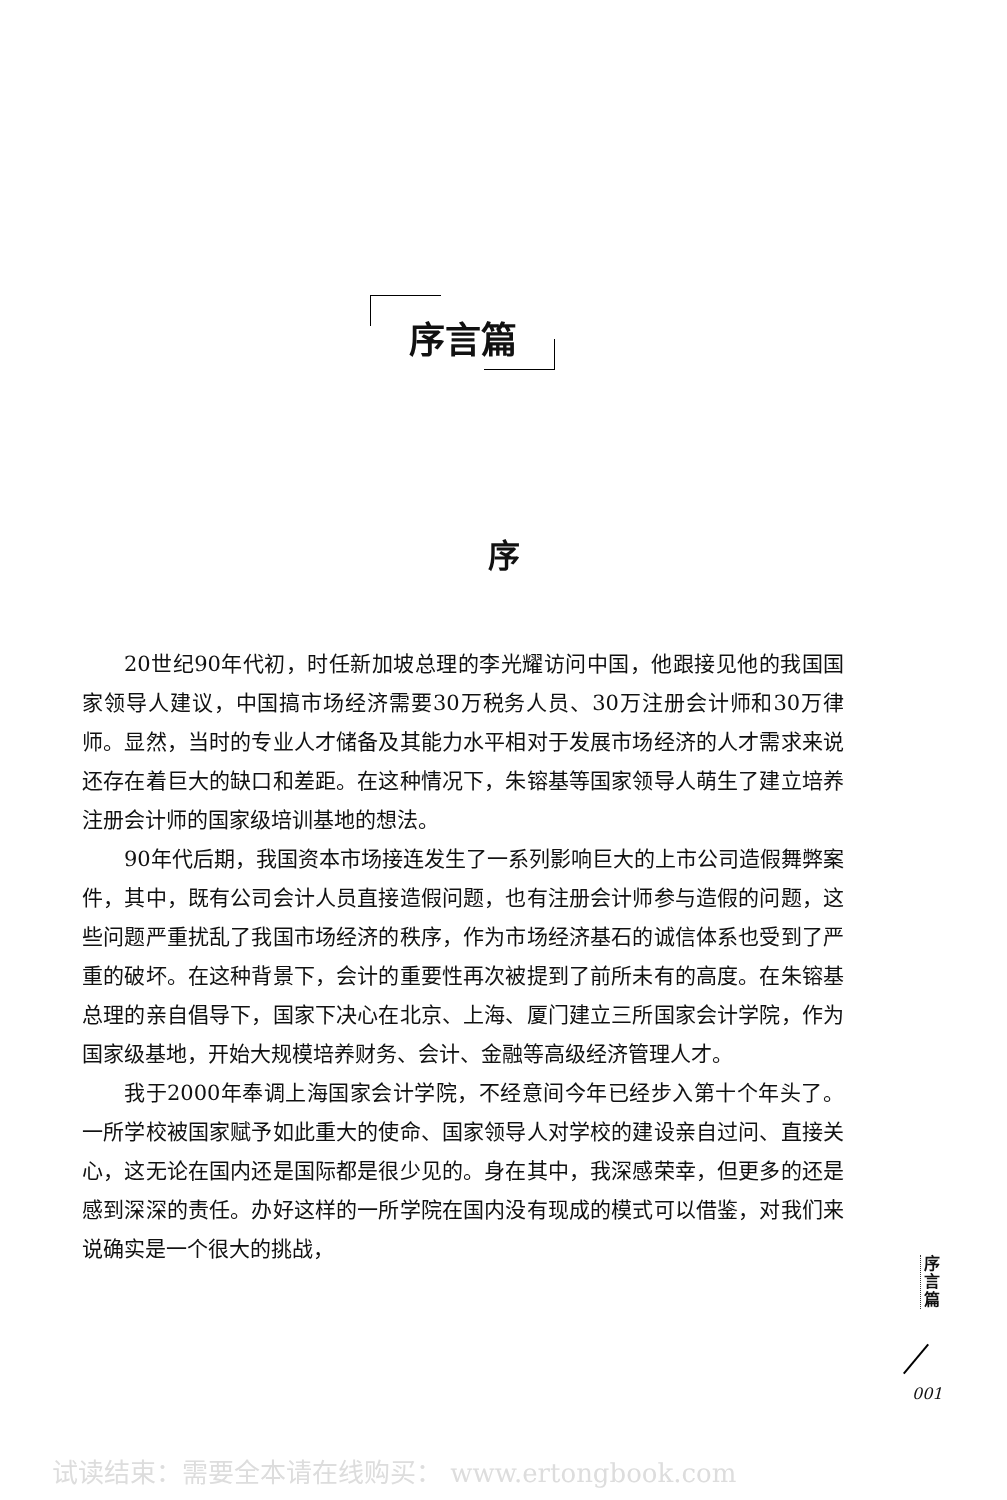序言篇
序
20世纪90年代初，时任新加坡总理的李光耀访问中国，他跟接见他的我国国家领导人建议，中国搞市场经济需要30万税务人员、30万注册会计师和30万律师。显然，当时的专业人才储备及其能力水平相对于发展市场经济的人才需求来说还存在着巨大的缺口和差距。在这种情况下，朱镕基等国家领导人萌生了建立培养注册会计师的国家级培训基地的想法。
90年代后期，我国资本市场接连发生了一系列影响巨大的上市公司造假舞弊案件，其中，既有公司会计人员直接造假问题，也有注册会计师参与造假的问题，这些问题严重扰乱了我国市场经济的秩序，作为市场经济基石的诚信体系也受到了严重的破坏。在这种背景下，会计的重要性再次被提到了前所未有的高度。在朱镕基总理的亲自倡导下，国家下决心在北京、上海、厦门建立三所国家会计学院，作为国家级基地，开始大规模培养财务、会计、金融等高级经济管理人才。
我于2000年奉调上海国家会计学院，不经意间今年已经步入第十个年头了。一所学校被国家赋予如此重大的使命、国家领导人对学校的建设亲自过问、直接关心，这无论在国内还是国际都是很少见的。身在其中，我深感荣幸，但更多的还是感到深深的责任。办好这样的一所学院在国内没有现成的模式可以借鉴，对我们来说确实是一个很大的挑战，
序言篇
001
试读结束：需要全本请在线购买： www.ertongbook.com